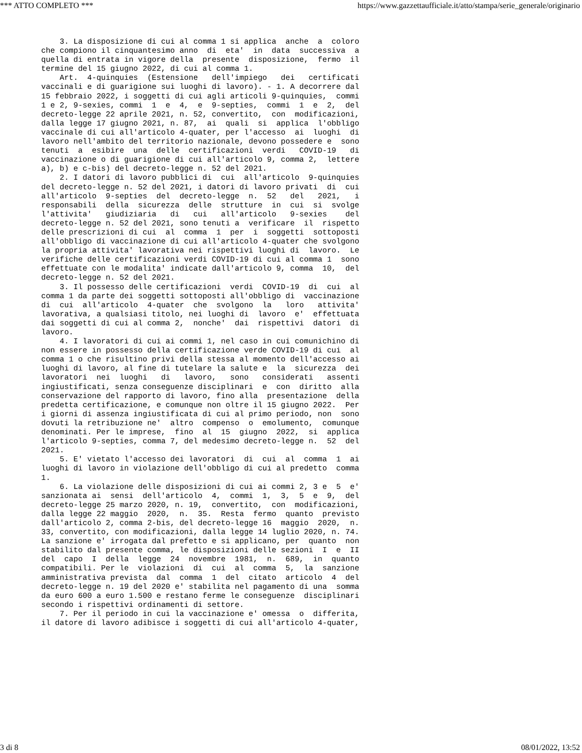*** ATTO COMPLETO *** https://www.gazzettaufficiale.it/atto/stampa/serie_generale/originario
    3. La disposizione di cui al comma 1 si applica  anche  a  coloro
che compiono il cinquantesimo anno  di  eta'  in  data  successiva  a
quella di entrata in vigore della  presente  disposizione,  fermo  il
termine del 15 giugno 2022, di cui al comma 1.
    Art.  4-quinquies  (Estensione   dell'impiego   dei   certificati
vaccinali e di guarigione sui luoghi di lavoro). - 1. A decorrere dal
15 febbraio 2022, i soggetti di cui agli articoli 9-quinquies,  commi
1 e 2, 9-sexies, commi  1  e  4,  e  9-septies,  commi  1  e  2,  del
decreto-legge 22 aprile 2021, n. 52, convertito,  con  modificazioni,
dalla legge 17 giugno 2021, n. 87,  ai  quali  si  applica  l'obbligo
vaccinale di cui all'articolo 4-quater, per l'accesso  ai  luoghi  di
lavoro nell'ambito del territorio nazionale, devono possedere e  sono
tenuti  a  esibire  una  delle  certificazioni  verdi   COVID-19   di
vaccinazione o di guarigione di cui all'articolo 9, comma 2,  lettere
a), b) e c-bis) del decreto-legge n. 52 del 2021.
    2. I datori di lavoro pubblici di  cui  all'articolo  9-quinquies
del decreto-legge n. 52 del 2021, i datori di lavoro privati  di  cui
all'articolo  9-septies  del  decreto-legge  n.  52   del   2021,   i
responsabili  della  sicurezza  delle  strutture  in  cui  si  svolge
l'attivita'   giudiziaria   di   cui   all'articolo   9-sexies    del
decreto-legge n. 52 del 2021, sono tenuti a  verificare  il  rispetto
delle prescrizioni di cui  al  comma  1  per  i  soggetti  sottoposti
all'obbligo di vaccinazione di cui all'articolo 4-quater che svolgono
la propria attivita' lavorativa nei rispettivi luoghi di  lavoro.  Le
verifiche delle certificazioni verdi COVID-19 di cui al comma 1  sono
effettuate con le modalita' indicate dall'articolo 9, comma  10,  del
decreto-legge n. 52 del 2021.
    3. Il possesso delle certificazioni  verdi  COVID-19  di  cui  al
comma 1 da parte dei soggetti sottoposti all'obbligo di  vaccinazione
di  cui  all'articolo  4-quater  che  svolgono  la   loro   attivita'
lavorativa, a qualsiasi titolo, nei luoghi di  lavoro  e'  effettuata
dai soggetti di cui al comma 2,  nonche'  dai  rispettivi  datori  di
lavoro.
    4. I lavoratori di cui ai commi 1, nel caso in cui comunichino di
non essere in possesso della certificazione verde COVID-19 di cui  al
comma 1 o che risultino privi della stessa al momento dell'accesso ai
luoghi di lavoro, al fine di tutelare la salute e  la  sicurezza  dei
lavoratori  nei  luoghi   di   lavoro,   sono   considerati   assenti
ingiustificati, senza conseguenze disciplinari  e  con  diritto  alla
conservazione del rapporto di lavoro, fino alla  presentazione  della
predetta certificazione, e comunque non oltre il 15 giugno 2022.  Per
i giorni di assenza ingiustificata di cui al primo periodo, non  sono
dovuti la retribuzione ne'  altro  compenso  o  emolumento,  comunque
denominati. Per le imprese,  fino  al  15  giugno  2022,  si  applica
l'articolo 9-septies, comma 7, del medesimo decreto-legge n.  52  del
2021.
    5. E' vietato l'accesso dei lavoratori  di  cui  al  comma  1  ai
luoghi di lavoro in violazione dell'obbligo di cui al predetto  comma
1.
    6. La violazione delle disposizioni di cui ai commi 2, 3 e  5  e'
sanzionata ai  sensi  dell'articolo  4,  commi  1,  3,  5  e  9,  del
decreto-legge 25 marzo 2020, n. 19,  convertito,  con  modificazioni,
dalla legge 22 maggio  2020,  n.  35.  Resta  fermo  quanto  previsto
dall'articolo 2, comma 2-bis, del decreto-legge 16  maggio  2020,  n.
33, convertito, con modificazioni, dalla legge 14 luglio 2020, n. 74.
La sanzione e' irrogata dal prefetto e si applicano, per  quanto  non
stabilito dal presente comma, le disposizioni delle sezioni  I  e  II
del  capo  I  della  legge  24  novembre  1981,  n.  689,  in  quanto
compatibili. Per le  violazioni  di  cui  al  comma  5,  la  sanzione
amministrativa prevista  dal  comma  1  del  citato  articolo  4  del
decreto-legge n. 19 del 2020 e' stabilita nel pagamento di una  somma
da euro 600 a euro 1.500 e restano ferme le conseguenze  disciplinari
secondo i rispettivi ordinamenti di settore.
    7. Per il periodo in cui la vaccinazione e' omessa  o  differita,
il datore di lavoro adibisce i soggetti di cui all'articolo 4-quater,
3 di 8 08/01/2022, 13:52